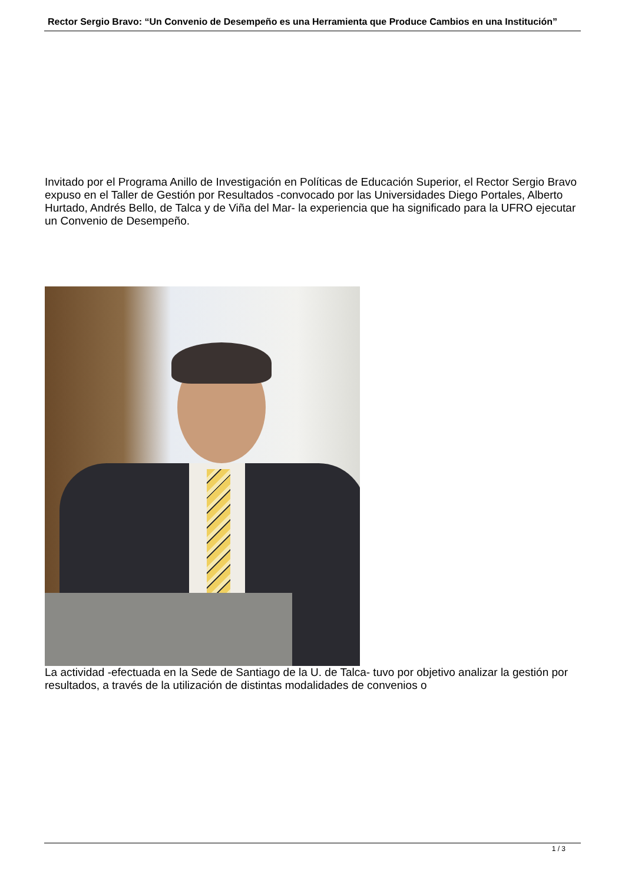Rector Sergio Bravo: “Un Convenio de Desempeño es una Herramienta que Produce Cambios en una Institución”
Invitado por el Programa Anillo de Investigación en Políticas de Educación Superior, el Rector Sergio Bravo expuso en el Taller de Gestión por Resultados -convocado por las Universidades Diego Portales, Alberto Hurtado, Andrés Bello, de Talca y de Viña del Mar- la experiencia que ha significado para la UFRO ejecutar un Convenio de Desempeño.
La actividad -efectuada en la Sede de Santiago de la U. de Talca- tuvo por objetivo analizar la gestión por resultados, a través de la utilización de distintas modalidades de convenios o
1 / 3